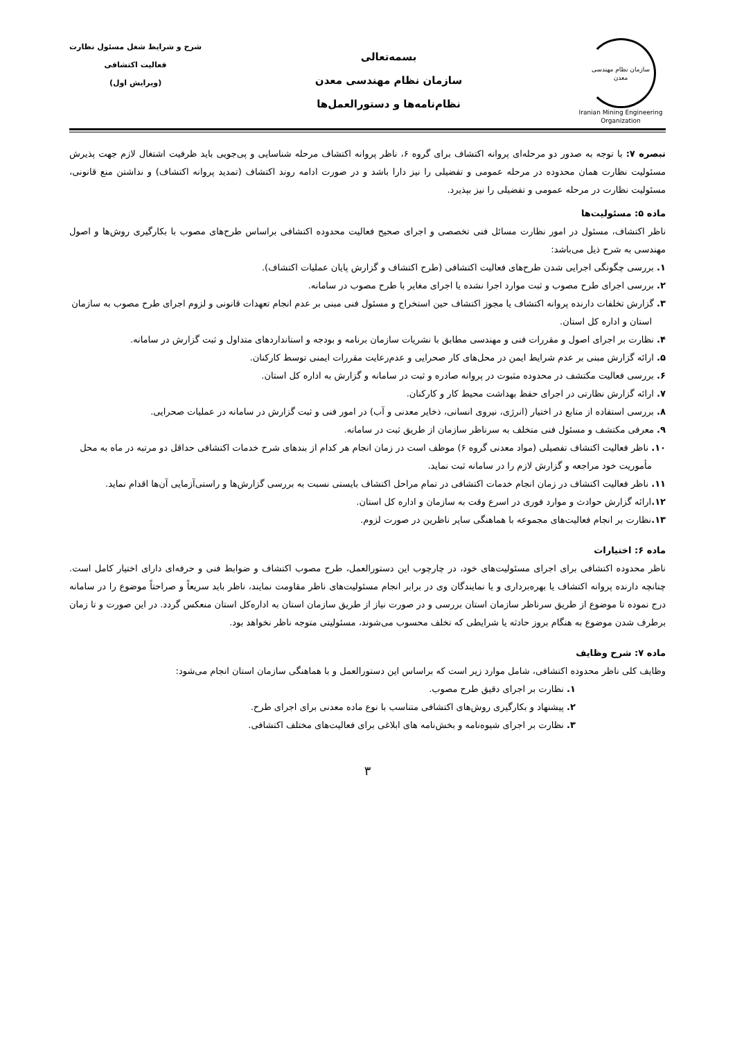سازمان نظام مهندسی
معدن
Iranian Mining Engineering Organization
بسمه‌تعالی
سازمان نظام مهندسی معدن
نظام‌نامه‌ها و دستورالعمل‌ها
شرح و شرایط شغل مسئول نظارت
فعالیت اکتشافی
(ویرایش اول)
تبصره ۷: با توجه به صدور دو مرحله‌ای پروانه اکتشاف برای گروه ۶، ناظر پروانه اکتشاف مرحله شناسایی و پی‌جویی باید ظرفیت اشتغال لازم جهت پذیرش مسئولیت نظارت همان محدوده در مرحله عمومی و تفضیلی را نیز دارا باشد و در صورت ادامه روند اکتشاف (تمدید پروانه اکتشاف) و نداشتن منع قانونی، مسئولیت نظارت در مرحله عمومی و تفضیلی را نیز بپذیرد.
ماده ۵: مسئولیت‌ها
ناظر اکتشاف، مسئول در امور نظارت مسائل فنی تخصصی و اجرای صحیح فعالیت محدوده اکتشافی براساس طرح‌های مصوب با بکارگیری روش‌ها و اصول مهندسی به شرح ذیل می‌باشد:
۱. بررسی چگونگی اجرایی شدن طرح‌های فعالیت اکتشافی (طرح اکتشاف و گزارش پایان عملیات اکتشاف).
۲. بررسی اجرای طرح مصوب و ثبت موارد اجرا نشده یا اجرای مغایر با طرح مصوب در سامانه.
۳. گزارش تخلفات دارنده پروانه اکتشاف یا مجوز اکتشاف حین استخراج و مسئول فنی مبنی بر عدم انجام تعهدات قانونی و لزوم اجرای طرح مصوب به سازمان استان و اداره کل استان.
۴. نظارت بر اجرای اصول و مقررات فنی و مهندسی مطابق با نشریات سازمان برنامه و بودجه و استانداردهای متداول و ثبت گزارش در سامانه.
۵. ارائه گزارش مبنی بر عدم شرایط ایمن در محل‌های کار صحرایی و عدم‌رعایت مقررات ایمنی توسط کارکنان.
۶. بررسی فعالیت مکتشف در محدوده مثبوت در پروانه صادره و ثبت در سامانه و گزارش به اداره کل استان.
۷. ارائه گزارش نظارتی در اجرای حفظ بهداشت محیط کار و کارکنان.
۸. بررسی استفاده از منابع در اختیار (انرژی، نیروی انسانی، ذخایر معدنی و آب) در امور فنی و ثبت گزارش در سامانه در عملیات صحرایی.
۹. معرفی مکتشف و مسئول فنی متخلف به سرناظر سازمان از طریق ثبت در سامانه.
۱۰. ناظر فعالیت اکتشاف تفصیلی (مواد معدنی گروه ۶) موظف است در زمان انجام هر کدام از بندهای شرح خدمات اکتشافی حداقل دو مرتبه در ماه به محل مأموریت خود مراجعه و گزارش لازم را در سامانه ثبت نماید.
۱۱. ناظر فعالیت اکتشاف در زمان انجام خدمات اکتشافی در تمام مراحل اکتشاف بایستی نسبت به بررسی گزارش‌ها و راستی‌آزمایی آن‌ها اقدام نماید.
۱۲. ارائه گزارش حوادث و موارد فوری در اسرع وقت به سازمان و اداره کل استان.
۱۳. نظارت بر انجام فعالیت‌های مجموعه با هماهنگی سایر ناظرین در صورت لزوم.
ماده ۶: اختیارات
ناظر محدوده اکتشافی برای اجرای مسئولیت‌های خود، در چارچوب این دستورالعمل، طرح مصوب اکتشاف و ضوابط فنی و حرفه‌ای دارای اختیار کامل است. چنانچه دارنده پروانه اکتشاف یا بهره‌برداری و یا نمایندگان وی در برابر انجام مسئولیت‌های ناظر مقاومت نمایند، ناظر باید سریعاً و صراحتاً موضوع را در سامانه درج نموده تا موضوع از طریق سرناظر سازمان استان بررسی و در صورت نیاز از طریق سازمان استان به اداره‌کل استان منعکس گردد. در این صورت و تا زمان برطرف شدن موضوع به هنگام بروز حادثه یا شرایطی که تخلف محسوب می‌شوند، مسئولیتی متوجه ناظر نخواهد بود.
ماده ۷: شرح وظایف
وظایف کلی ناظر محدوده اکتشافی، شامل موارد زیر است که براساس این دستورالعمل و با هماهنگی سازمان استان انجام می‌شود:
۱. نظارت بر اجرای دقیق طرح مصوب.
۲. پیشنهاد و بکارگیری روش‌های اکتشافی متناسب با نوع ماده معدنی برای اجرای طرح.
۳. نظارت بر اجرای شیوه‌نامه و بخش‌نامه های ابلاغی برای فعالیت‌های مختلف اکتشافی.
۳